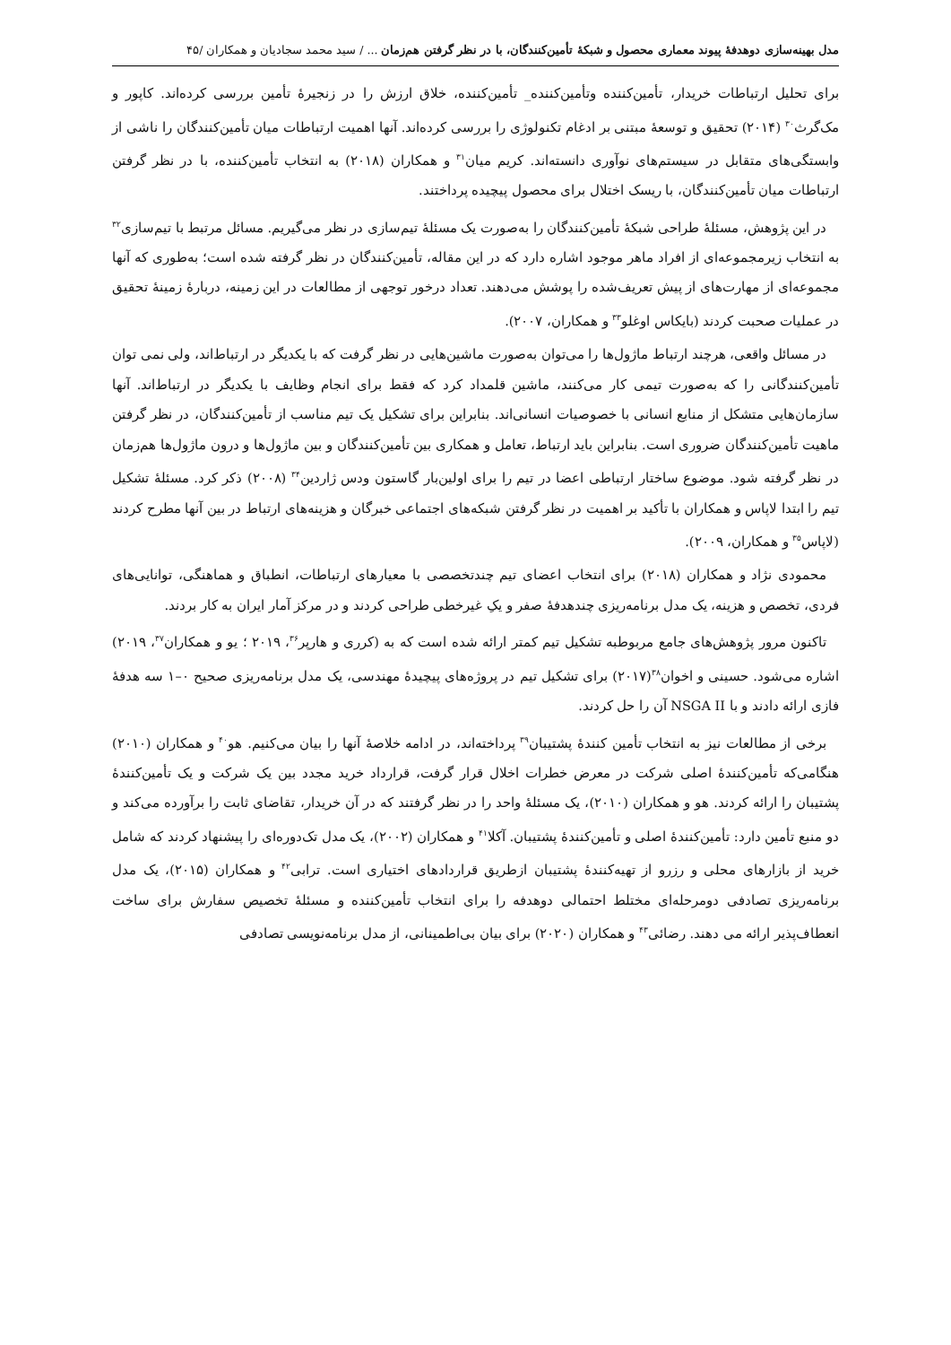مدل بهینه‌سازی دوهدفهٔ پیوند معماری محصول و شبکهٔ تأمین‌کنندگان، با در نظر گرفتن هم‌زمان ... / سید محمد سجادیان و همکاران /۴۵
برای تحلیل ارتباطات خریدار، تأمین‌کننده وتأمین‌کننده_ تأمین‌کننده، خلاق ارزش را در زنجیرهٔ تأمین بررسی کرده‌اند. کاپور و مک‌گرث<sup>۳۰</sup> (۲۰۱۴) تحقیق و توسعهٔ مبتنی بر ادغام تکنولوژی را بررسی کرده‌اند. آنها اهمیت ارتباطات میان تأمین‌کنندگان را ناشی از وابستگی‌های متقابل در سیستم‌های نوآوری دانسته‌اند. کریم میان<sup>۳۱</sup> و همکاران (۲۰۱۸) به انتخاب تأمین‌کننده، با در نظر گرفتن ارتباطات میان تأمین‌کنندگان، با ریسک اختلال برای محصول پیچیده پرداختند.
در این پژوهش، مسئلهٔ طراحی شبکهٔ تأمین‌کنندگان را به‌صورت یک مسئلهٔ تیم‌سازی در نظر می‌گیریم. مسائل مرتبط با تیم‌سازی<sup>۳۲</sup> به انتخاب زیرمجموعه‌ای از افراد ماهر موجود اشاره دارد که در این مقاله، تأمین‌کنندگان در نظر گرفته شده است؛ به‌طوری که آنها مجموعه‌ای از مهارت‌های از پیش تعریف‌شده را پوشش می‌دهند. تعداد درخور توجهی از مطالعات در این زمینه، دربارهٔ زمینهٔ تحقیق در عملیات صحبت کردند (بایکاس اوغلو<sup>۳۳</sup> و همکاران، ۲۰۰۷).
در مسائل واقعی، هرچند ارتباط ماژول‌ها را می‌توان به‌صورت ماشین‌هایی در نظر گرفت که با یکدیگر در ارتباط‌اند، ولی نمی توان تأمین‌کنندگانی را که به‌صورت تیمی کار می‌کنند، ماشین قلمداد کرد که فقط برای انجام وظایف با یکدیگر در ارتباط‌اند. آنها سازمان‌هایی متشکل از منابع انسانی با خصوصیات انسانی‌اند. بنابراین برای تشکیل یک تیم مناسب از تأمین‌کنندگان، در نظر گرفتن ماهیت تأمین‌کنندگان ضروری است. بنابراین باید ارتباط، تعامل و همکاری بین تأمین‌کنندگان و بین ماژول‌ها و درون ماژول‌ها هم‌زمان در نظر گرفته شود. موضوع ساختار ارتباطی اعضا در تیم را برای اولین‌بار گاستون ودس ژاردین<sup>۳۴</sup> (۲۰۰۸) ذکر کرد. مسئلهٔ تشکیل تیم را ابتدا لاپاس و همکاران با تأکید بر اهمیت در نظر گرفتن شبکه‌های اجتماعی خبرگان و هزینه‌های ارتباط در بین آنها مطرح کردند (لاپاس<sup>۳۵</sup> و همکاران، ۲۰۰۹).
محمودی نژاد و همکاران (۲۰۱۸) برای انتخاب اعضای تیم چندتخصصی با معیارهای ارتباطات، انطباق و هماهنگی، توانایی‌های فردی، تخصص و هزینه، یک مدل برنامه‌ریزی چندهدفهٔ صفر و یکِ غیرخطی طراحی کردند و در مرکز آمار ایران به کار بردند.
تاکنون مرور پژوهش‌های جامع مربوطبه تشکیل تیم کمتر ارائه شده است که به (کرری و هارپر<sup>۳۶</sup>، ۲۰۱۹ ؛ یو و همکاران<sup>۳۷</sup>، ۲۰۱۹) اشاره می‌شود. حسینی و اخوان<sup>۳۸</sup>(۲۰۱۷) برای تشکیل تیم در پروژه‌های پیچیدهٔ مهندسی، یک مدل برنامه‌ریزی صحیح ۰–۱ سه هدفهٔ فازی ارائه دادند و با NSGA II آن را حل کردند.
برخی از مطالعات نیز به انتخاب تأمین کنندهٔ پشتیبان<sup>۳۹</sup> پرداخته‌اند، در ادامه خلاصهٔ آنها را بیان می‌کنیم. هو<sup>۴۰</sup> و همکاران (۲۰۱۰) هنگامی‌که تأمین‌کنندهٔ اصلی شرکت در معرض خطرات اخلال قرار گرفت، قرارداد خرید مجدد بین یک شرکت و یک تأمین‌کنندهٔ پشتیبان را ارائه کردند. هو و همکاران (۲۰۱۰)، یک مسئلهٔ واحد را در نظر گرفتند که در آن خریدار، تقاضای ثابت را برآورده می‌کند و دو منبع تأمین دارد: تأمین‌کنندهٔ اصلی و تأمین‌کنندهٔ پشتیبان. آکلا<sup>۴۱</sup> و همکاران (۲۰۰۲)، یک مدل تک‌دوره‌ای را پیشنهاد کردند که شامل خرید از بازارهای محلی و رزرو از تهیه‌کنندهٔ پشتیبان ازطریق قراردادهای اختیاری است. ترابی<sup>۴۲</sup> و همکاران (۲۰۱۵)، یک مدل برنامه‌ریزی تصادفی دومرحله‌ای مختلط احتمالی دوهدفه را برای انتخاب تأمین‌کننده و مسئلهٔ تخصیص سفارش برای ساخت انعطاف‌پذیر ارائه می دهند. رضائی<sup>۴۳</sup> و همکاران (۲۰۲۰) برای بیان بی‌اطمینانی، از مدل برنامه‌نویسی تصادفی